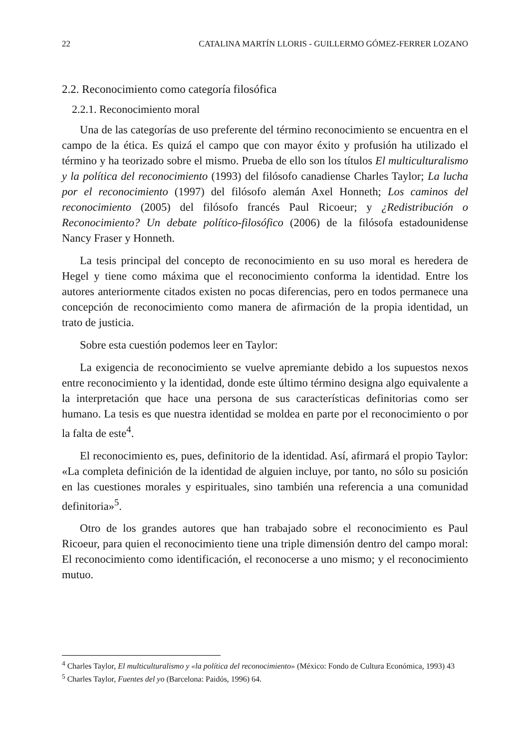22 CATALINA MARTÍN LLORIS - GUILLERMO GÓMEZ-FERRER LOZANO
2.2. Reconocimiento como categoría filosófica
2.2.1. Reconocimiento moral
Una de las categorías de uso preferente del término reconocimiento se encuentra en el campo de la ética. Es quizá el campo que con mayor éxito y profusión ha utilizado el término y ha teorizado sobre el mismo. Prueba de ello son los títulos El multiculturalismo y la política del reconocimiento (1993) del filósofo canadiense Charles Taylor; La lucha por el reconocimiento (1997) del filósofo alemán Axel Honneth; Los caminos del reconocimiento (2005) del filósofo francés Paul Ricoeur; y ¿Redistribución o Reconocimiento? Un debate político-filosófico (2006) de la filósofa estadounidense Nancy Fraser y Honneth.
La tesis principal del concepto de reconocimiento en su uso moral es heredera de Hegel y tiene como máxima que el reconocimiento conforma la identidad. Entre los autores anteriormente citados existen no pocas diferencias, pero en todos permanece una concepción de reconocimiento como manera de afirmación de la propia identidad, un trato de justicia.
Sobre esta cuestión podemos leer en Taylor:
La exigencia de reconocimiento se vuelve apremiante debido a los supuestos nexos entre reconocimiento y la identidad, donde este último término designa algo equivalente a la interpretación que hace una persona de sus características definitorias como ser humano. La tesis es que nuestra identidad se moldea en parte por el reconocimiento o por la falta de este<sup>4</sup>.
El reconocimiento es, pues, definitorio de la identidad. Así, afirmará el propio Taylor: «La completa definición de la identidad de alguien incluye, por tanto, no sólo su posición en las cuestiones morales y espirituales, sino también una referencia a una comunidad definitoria»<sup>5</sup>.
Otro de los grandes autores que han trabajado sobre el reconocimiento es Paul Ricoeur, para quien el reconocimiento tiene una triple dimensión dentro del campo moral: El reconocimiento como identificación, el reconocerse a uno mismo; y el reconocimiento mutuo.
<sup>4</sup> Charles Taylor, El multiculturalismo y «la política del reconocimiento» (México: Fondo de Cultura Económica, 1993) 43
<sup>5</sup> Charles Taylor, Fuentes del yo (Barcelona: Paidós, 1996) 64.